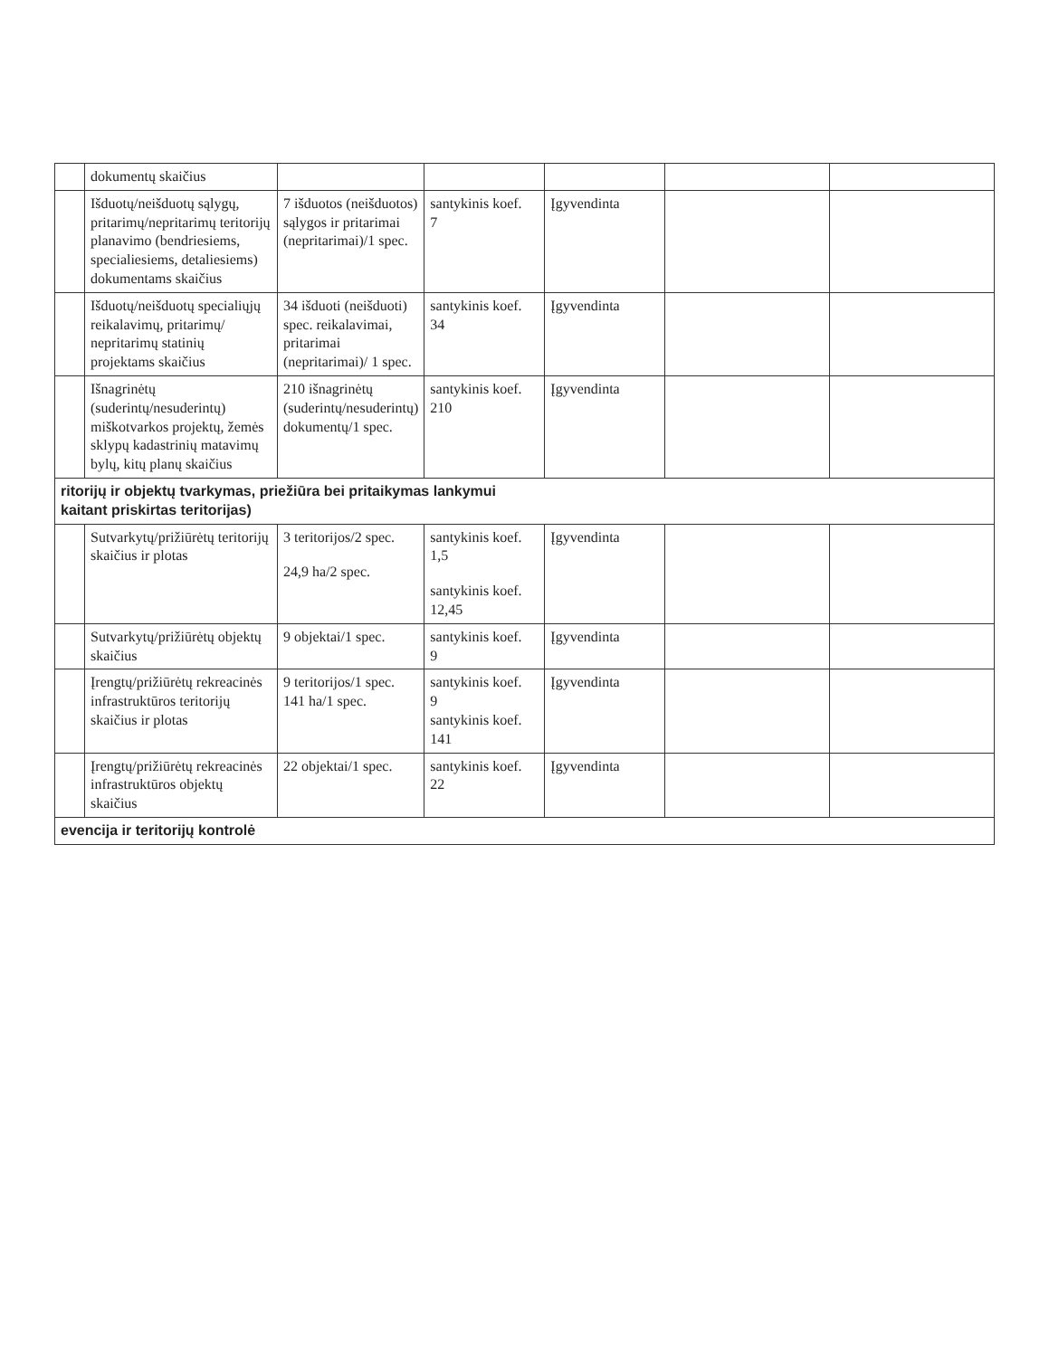| | dokumentų skaičius | | | | | |
| | Išduotų/neišduotų sąlygų, pritarimų/nepritarimų teritorijų planavimo (bendriesiems, specialiesiems, detaliesiems) dokumentams skaičius | 7 išduotos (neišduotos) sąlygos ir pritarimai (nepritarimai)/1 spec. | santykinis koef. 7 | Įgyvendinta | | |
| | Išduotų/neišduotų specialiųjų reikalavimų, pritarimų/ nepritarimų statinių projektams skaičius | 34 išduoti (neišduoti) spec. reikalavimai, pritarimai (nepritarimai)/ 1 spec. | santykinis koef. 34 | Įgyvendinta | | |
| | Išnagrinėtų (suderintų/nesuderintų) miškotvarkos projektų, žemės sklypų kadastrinių matavimų bylų, kitų planų skaičius | 210 išnagrinėtų (suderintų/nesuderintų) dokumentų/1 spec. | santykinis koef. 210 | Įgyvendinta | | |
| ritorijų ir objektų tvarkymas, priežiūra bei pritaikymas lankymui kaitant priskirtas teritorijas) | | | | | | |
| | Sutvarkytų/prižiūrėtų teritorijų skaičius ir plotas | 3 teritorijos/2 spec. 24,9 ha/2 spec. | santykinis koef. 1,5 santykinis koef. 12,45 | Įgyvendinta | | |
| | Sutvarkytų/prižiūrėtų objektų skaičius | 9 objektai/1 spec. | santykinis koef. 9 | Įgyvendinta | | |
| | Įrengtų/prižiūrėtų rekreacinės infrastruktūros teritorijų skaičius ir plotas | 9 teritorijos/1 spec. 141 ha/1 spec. | santykinis koef. 9 santykinis koef. 141 | Įgyvendinta | | |
| | Įrengtų/prižiūrėtų rekreacinės infrastruktūros objektų skaičius | 22 objektai/1 spec. | santykinis koef. 22 | Įgyvendinta | | |
| evencija ir teritorijų kontrolė | | | | | | |